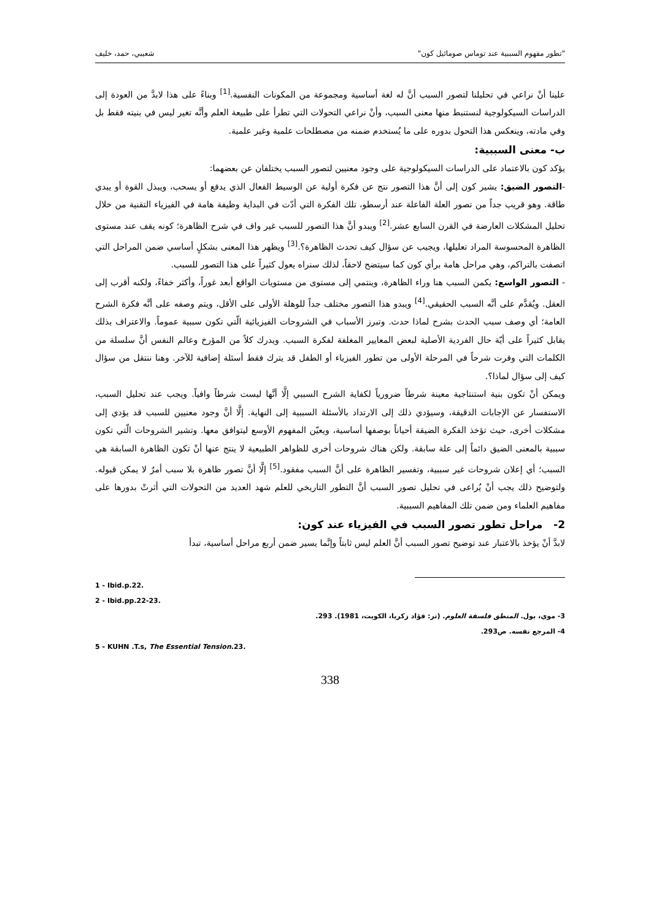"تطور مفهوم السببية عند توماس صومائيل كون" شعيبي، حمد، خليف
علينا أنْ نراعي في تحليلنا لتصور السبب أنَّ له لغة أساسية ومجموعة من المكونات النفسية.<sup>[1]</sup> وبناءً على هذا لابدَّ من العودة إلى الدراسات السيكولوجية لنستنبط منها معنى السبب، وأنْ نراعي التحولات التي تطرأ على طبيعة العلم وأنَّه تغير ليس في بنيته فقط بل وفي مادته، وينعكس هذا التحول بدوره على ما يُستخدم ضمنه من مصطلحات علمية وغير علمية.
ب- معنى السببية:
يؤكد كون بالاعتماد على الدراسات السيكولوجية على وجود معنيين لتصور السبب يختلفان عن بعضهما:
-التصور الضيق: يشير كون إلى أنَّ هذا التصور نتج عن فكرة أولية عن الوسيط الفعال الذي يدفع أو يسحب، ويبذل القوة أو يبدي طاقة. وهو قريب جداً من تصور العلة الفاعلة عند أرسطو، تلك الفكرة التي أدّت في البداية وظيفة هامة في الفيزياء التقنية من خلال تحليل المشكلات العارضة في القرن السابع عشر.<sup>[2]</sup> ويبدو أنَّ هذا التصور للسبب غير واف في شرح الظاهرة؛ كونه يقف عند مستوى الظاهرة المحسوسة المراد تعليلها، ويجيب عن سؤال كيف تحدث الظاهرة؟.<sup>[3]</sup> ويظهر هذا المعنى بشكلٍ أساسي ضمن المراحل التي اتصفت بالتراكم، وهي مراحل هامة برأي كون كما سيتضح لاحقاً، لذلك سنراه يعول كثيراً على هذا التصور للسبب.
- التصور الواسع: يكمن السبب هنا وراء الظاهرة، وينتمي إلى مستوى من مستويات الواقع أبعد غوراً، وأكثر خفاءً، ولكنه أقرب إلى العقل. ويُقدَّم على أنَّه السبب الحقيقي.<sup>[4]</sup> ويبدو هذا التصور مختلف جداً للوهلة الأولى على الأقل، ويتم وصفه على أنَّه فكرة الشرح العامة؛ أي وصف سبب الحدث بشرح لماذا حدث. وتبرز الأسباب في الشروحات الفيزيائية الّتي تكون سببية عموماً. والاعتراف بذلك يقابل كثيراً على أيّة حال الفردية الأصلية لبعض المعايير المغلفة لفكرة السبب. ويدرك كلاً من المؤرخ وعالم النفس أنَّ سلسلة من الكلمات التي وفرت شرحاً في المرحلة الأولى من تطور الفيزياء أو الطفل قد يترك فقط أسئلة إضافية للآخر. وهنا ننتقل من سؤال كيف إلى سؤال لماذا؟.
ويمكن أنْ تكون بنية استنتاجية معينة شرطاً ضرورياً لكفاية الشرح السببي إلَّا أنَّها ليست شرطاً وافياً. ويجب عند تحليل السبب، الاستفسار عن الإجابات الدقيقة، وسيؤدي ذلك إلى الارتداد بالأسئلة السببية إلى النهاية. إلَّا أنَّ وجود معنيين للسبب قد يؤدي إلى مشكلات أخرى، حيث تؤخذ الفكرة الضيقة أحياناً بوصفها أساسية، ويعيّن المفهوم الأوسع ليتوافق معها. وتشير الشروحات الّتي تكون سببية بالمعنى الضيق دائماً إلى علة سابقة. ولكن هناك شروحات أخرى للظواهر الطبيعية لا ينتج عنها أنْ تكون الظاهرة السابقة هي السبب؛ أي إعلان شروحات غير سببية، وتفسير الظاهرة على أنَّ السبب مفقود.<sup>[5]</sup> إلَّا أنَّ تصور ظاهرة بلا سبب أمرٌ لا يمكن قبوله. ولتوضيح ذلك يجب أنْ يُراعى في تحليل تصور السبب أنَّ التطور التاريخي للعلم شهد العديد من التحولات التي أثرتْ بدورها على مفاهيم العلماء ومن ضمن تلك المفاهيم السببية.
2- مراحل تطور تصور السبب في الفيزياء عند كون:
لابدَّ أنْ يؤخذ بالاعتبار عند توضيح تصور السبب أنَّ العلم ليس ثابتاً وإنَّما يسير ضمن أربع مراحل أساسية، تبدأ
1 - Ibid.p.22.
2 - Ibid.pp.22-23.
3- موي، بول. المنطق فلسفة العلوم. (تر: فؤاد زكريا، الكويت، 1981). 293.
4- المرجع نفسه. ص293.
5 - KUHN .T.s, The Essential Tension.23.
338